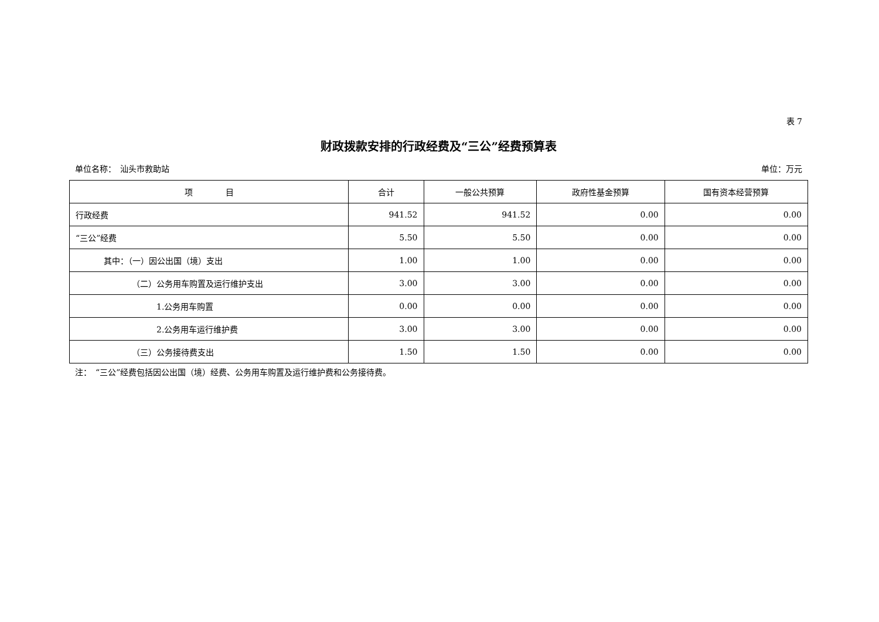表 7
财政拨款安排的行政经费及“三公”经费预算表
单位名称：　汕头市救助站 单位：万元
| 项 目 | 合计 | 一般公共预算 | 政府性基金预算 | 国有资本经营预算 |
| --- | --- | --- | --- | --- |
| 行政经费 | 941.52 | 941.52 | 0.00 | 0.00 |
| “三公”经费 | 5.50 | 5.50 | 0.00 | 0.00 |
| 其中：（一）因公出国（境）支出 | 1.00 | 1.00 | 0.00 | 0.00 |
| （二）公务用车购置及运行维护支出 | 3.00 | 3.00 | 0.00 | 0.00 |
| 1.公务用车购置 | 0.00 | 0.00 | 0.00 | 0.00 |
| 2.公务用车运行维护费 | 3.00 | 3.00 | 0.00 | 0.00 |
| （三）公务接待费支出 | 1.50 | 1.50 | 0.00 | 0.00 |
注：　“三公”经费包括因公出国（境）经费、公务用车购置及运行维护费和公务接待费。